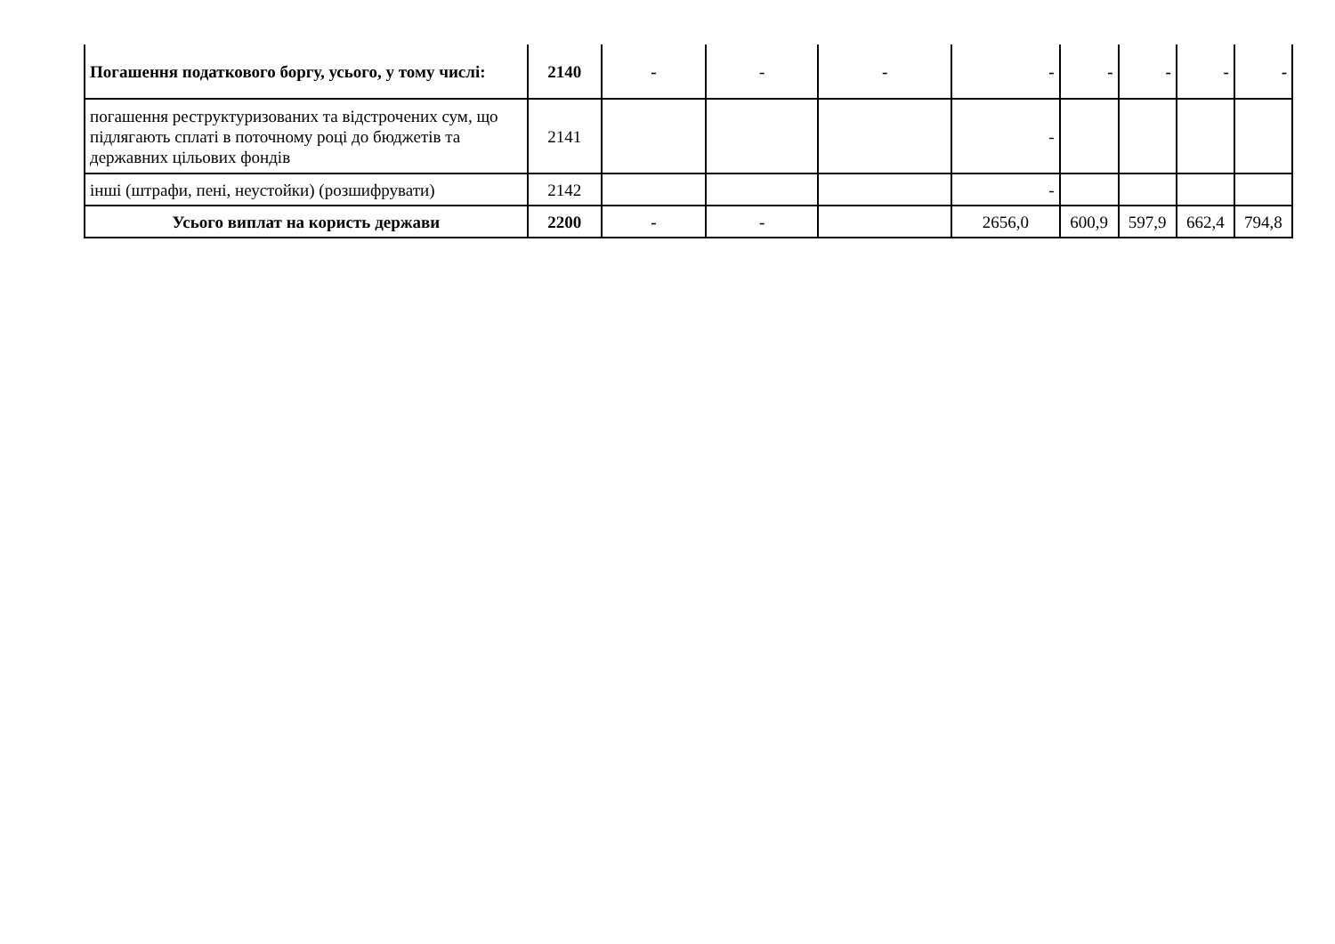| Погашення податкового боргу, усього, у тому числі: | 2140 | - | - | - | - | - | - | - | - |
| погашення реструктуризованих та відстрочених сум, що підлягають сплаті в поточному році до бюджетів та державних цільових фондів | 2141 | | | | - | | | | |
| інші (штрафи, пені, неустойки) (розшифрувати) | 2142 | | | | - | | | | |
| Усього виплат на користь держави | 2200 | - | - | | 2656,0 | 600,9 | 597,9 | 662,4 | 794,8 |